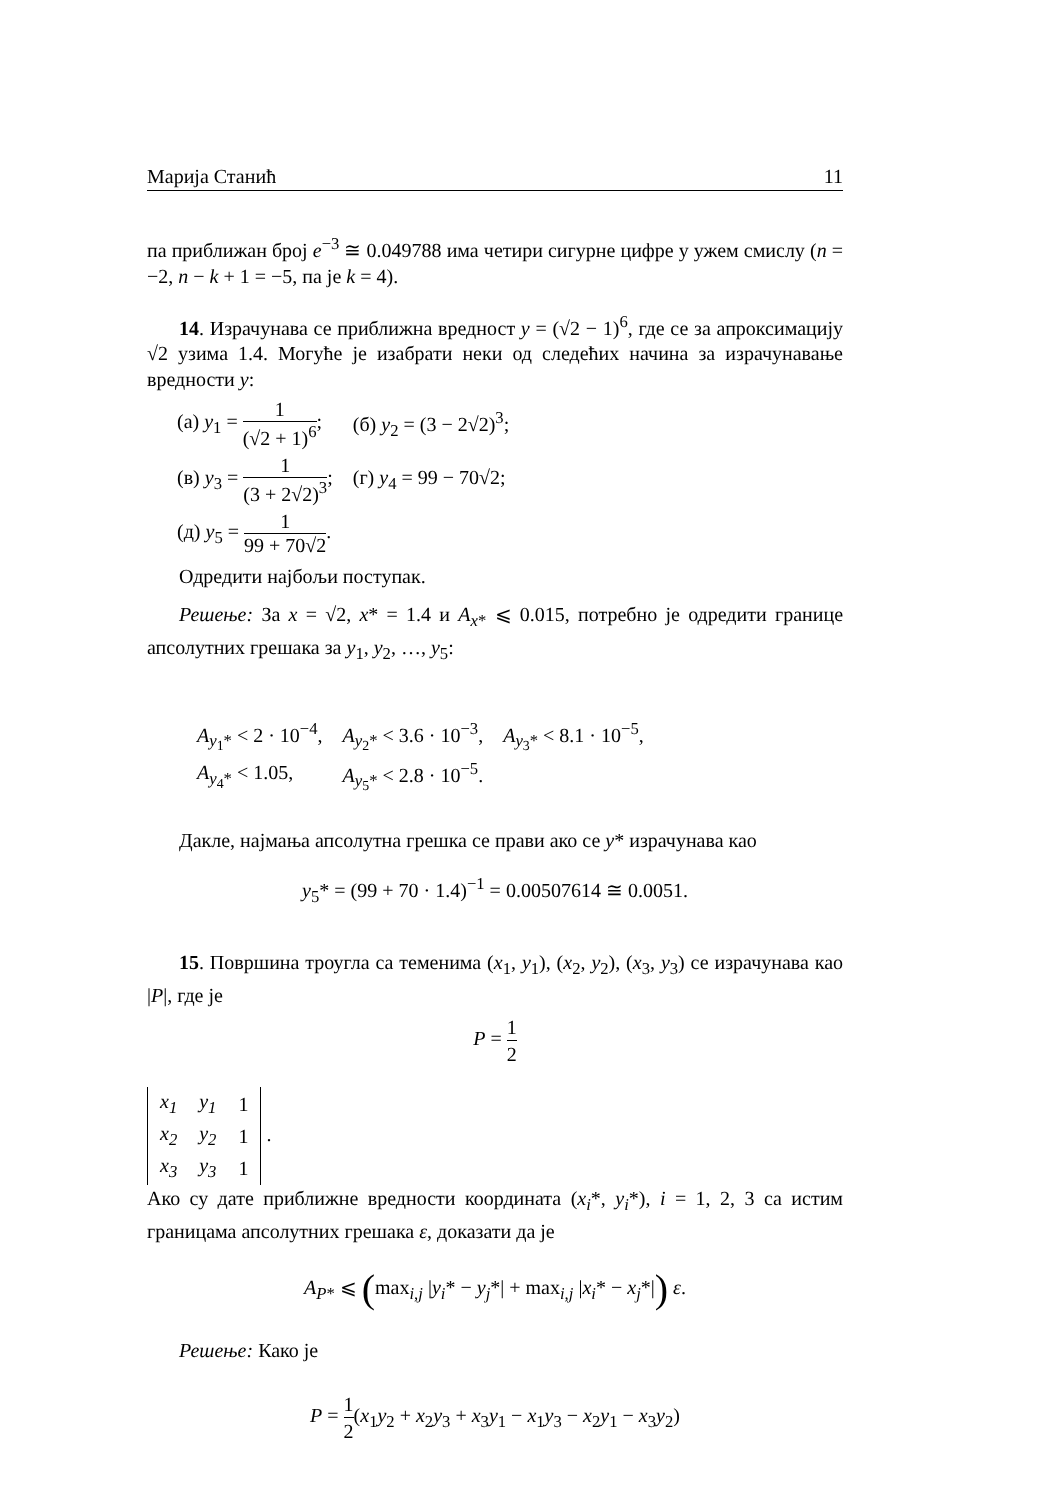Марија Станић 11
па приближан број e<sup>−3</sup> ≅ 0.049788 има четири сигурне цифре у ужем смислу (n = −2, n − k + 1 = −5, па је k = 4).
14. Израчунава се приближна вредност y = (√2 − 1)<sup>6</sup>, где се за апроксимацију √2 узима 1.4. Могуће је изабрати неки од следећих начина за израчунавање вредности y:
| (а) y<sub>1</sub> = 1 (√2 + 1)<sup>6</sup> ; | (б) y<sub>2</sub> = (3 − 2√2)<sup>3</sup>; |
| (в) y<sub>3</sub> = 1 (3 + 2√2)<sup>3</sup> ; | (г) y<sub>4</sub> = 99 − 70√2; |
| (д) y<sub>5</sub> = 1 99 + 70√2 . | |
Одредити најбољи поступак.
Решење: За x = √2, x* = 1.4 и A<sub>x*</sub> ⩽ 0.015, потребно је одредити границе апсолутних грешака за y<sub>1</sub>, y<sub>2</sub>, …, y<sub>5</sub>:
| A<sub>y<sub>1</sub>*</sub> < 2 · 10<sup>−4</sup>, | A<sub>y<sub>2</sub>*</sub> < 3.6 · 10<sup>−3</sup>, | A<sub>y<sub>3</sub>*</sub> < 8.1 · 10<sup>−5</sup>, |
| A<sub>y<sub>4</sub>*</sub> < 1.05, | A<sub>y<sub>5</sub>*</sub> < 2.8 · 10<sup>−5</sup>. | |
Дакле, најмања апсолутна грешка се прави ако се y* израчунава као
y<sub>5</sub>* = (99 + 70 · 1.4)<sup>−1</sup> = 0.00507614 ≅ 0.0051.
15. Површина троугла са теменима (x<sub>1</sub>, y<sub>1</sub>), (x<sub>2</sub>, y<sub>2</sub>), (x<sub>3</sub>, y<sub>3</sub>) се израчунава као |P|, где је
P = 1 2
| x<sub>1</sub> | y<sub>1</sub> | 1 |
| x<sub>2</sub> | y<sub>2</sub> | 1 |
| x<sub>3</sub> | y<sub>3</sub> | 1 |
.
Ако су дате приближне вредности координата (x<sub>i</sub>*, y<sub>i</sub>*), i = 1, 2, 3 са истим границама апсолутних грешака ε, доказати да је
A<sub>P*</sub> ⩽ (max<sub>i,j</sub> |y<sub>i</sub>* − y<sub>j</sub>*| + max<sub>i,j</sub> |x<sub>i</sub>* − x<sub>j</sub>*|) ε.
Решење: Како је
P = 1 2(x<sub>1</sub>y<sub>2</sub> + x<sub>2</sub>y<sub>3</sub> + x<sub>3</sub>y<sub>1</sub> − x<sub>1</sub>y<sub>3</sub> − x<sub>2</sub>y<sub>1</sub> − x<sub>3</sub>y<sub>2</sub>)